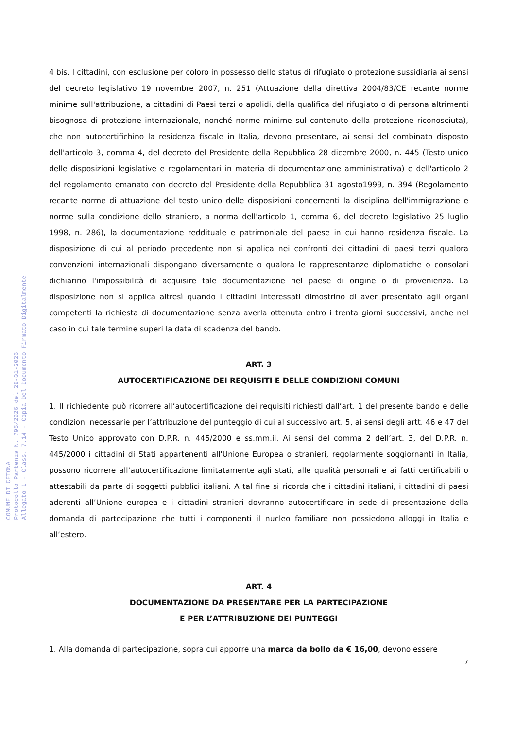COMUNE DI CETONA
Protocollo Partenza N. 795/2026 del 28-01-2026
Allegato 1 - Class. 7.14 - Copia Del Documento Firmato Digitalmente
4 bis. I cittadini, con esclusione per coloro in possesso dello status di rifugiato o protezione sussidiaria ai sensi del decreto legislativo 19 novembre 2007, n. 251 (Attuazione della direttiva 2004/83/CE recante norme minime sull'attribuzione, a cittadini di Paesi terzi o apolidi, della qualifica del rifugiato o di persona altrimenti bisognosa di protezione internazionale, nonché norme minime sul contenuto della protezione riconosciuta), che non autocertifichino la residenza fiscale in Italia, devono presentare, ai sensi del combinato disposto dell'articolo 3, comma 4, del decreto del Presidente della Repubblica 28 dicembre 2000, n. 445 (Testo unico delle disposizioni legislative e regolamentari in materia di documentazione amministrativa) e dell'articolo 2 del regolamento emanato con decreto del Presidente della Repubblica 31 agosto1999, n. 394 (Regolamento recante norme di attuazione del testo unico delle disposizioni concernenti la disciplina dell'immigrazione e norme sulla condizione dello straniero, a norma dell'articolo 1, comma 6, del decreto legislativo 25 luglio 1998, n. 286), la documentazione reddituale e patrimoniale del paese in cui hanno residenza fiscale. La disposizione di cui al periodo precedente non si applica nei confronti dei cittadini di paesi terzi qualora convenzioni internazionali dispongano diversamente o qualora le rappresentanze diplomatiche o consolari dichiarino l'impossibilità di acquisire tale documentazione nel paese di origine o di provenienza. La disposizione non si applica altresì quando i cittadini interessati dimostrino di aver presentato agli organi competenti la richiesta di documentazione senza averla ottenuta entro i trenta giorni successivi, anche nel caso in cui tale termine superi la data di scadenza del bando.
ART. 3
AUTOCERTIFICAZIONE DEI REQUISITI E DELLE CONDIZIONI COMUNI
1. Il richiedente può ricorrere all’autocertificazione dei requisiti richiesti dall’art. 1 del presente bando e delle condizioni necessarie per l’attribuzione del punteggio di cui al successivo art. 5, ai sensi degli artt. 46 e 47 del Testo Unico approvato con D.P.R. n. 445/2000 e ss.mm.ii. Ai sensi del comma 2 dell’art. 3, del D.P.R. n. 445/2000 i cittadini di Stati appartenenti all'Unione Europea o stranieri, regolarmente soggiornanti in Italia, possono ricorrere all’autocertificazione limitatamente agli stati, alle qualità personali e ai fatti certificabili o attestabili da parte di soggetti pubblici italiani. A tal fine si ricorda che i cittadini italiani, i cittadini di paesi aderenti all’Unione europea e i cittadini stranieri dovranno autocertificare in sede di presentazione della domanda di partecipazione che tutti i componenti il nucleo familiare non possiedono alloggi in Italia e all’estero.
ART. 4
DOCUMENTAZIONE DA PRESENTARE PER LA PARTECIPAZIONE
E PER L’ATTRIBUZIONE DEI PUNTEGGI
1. Alla domanda di partecipazione, sopra cui apporre una marca da bollo da € 16,00, devono essere
7